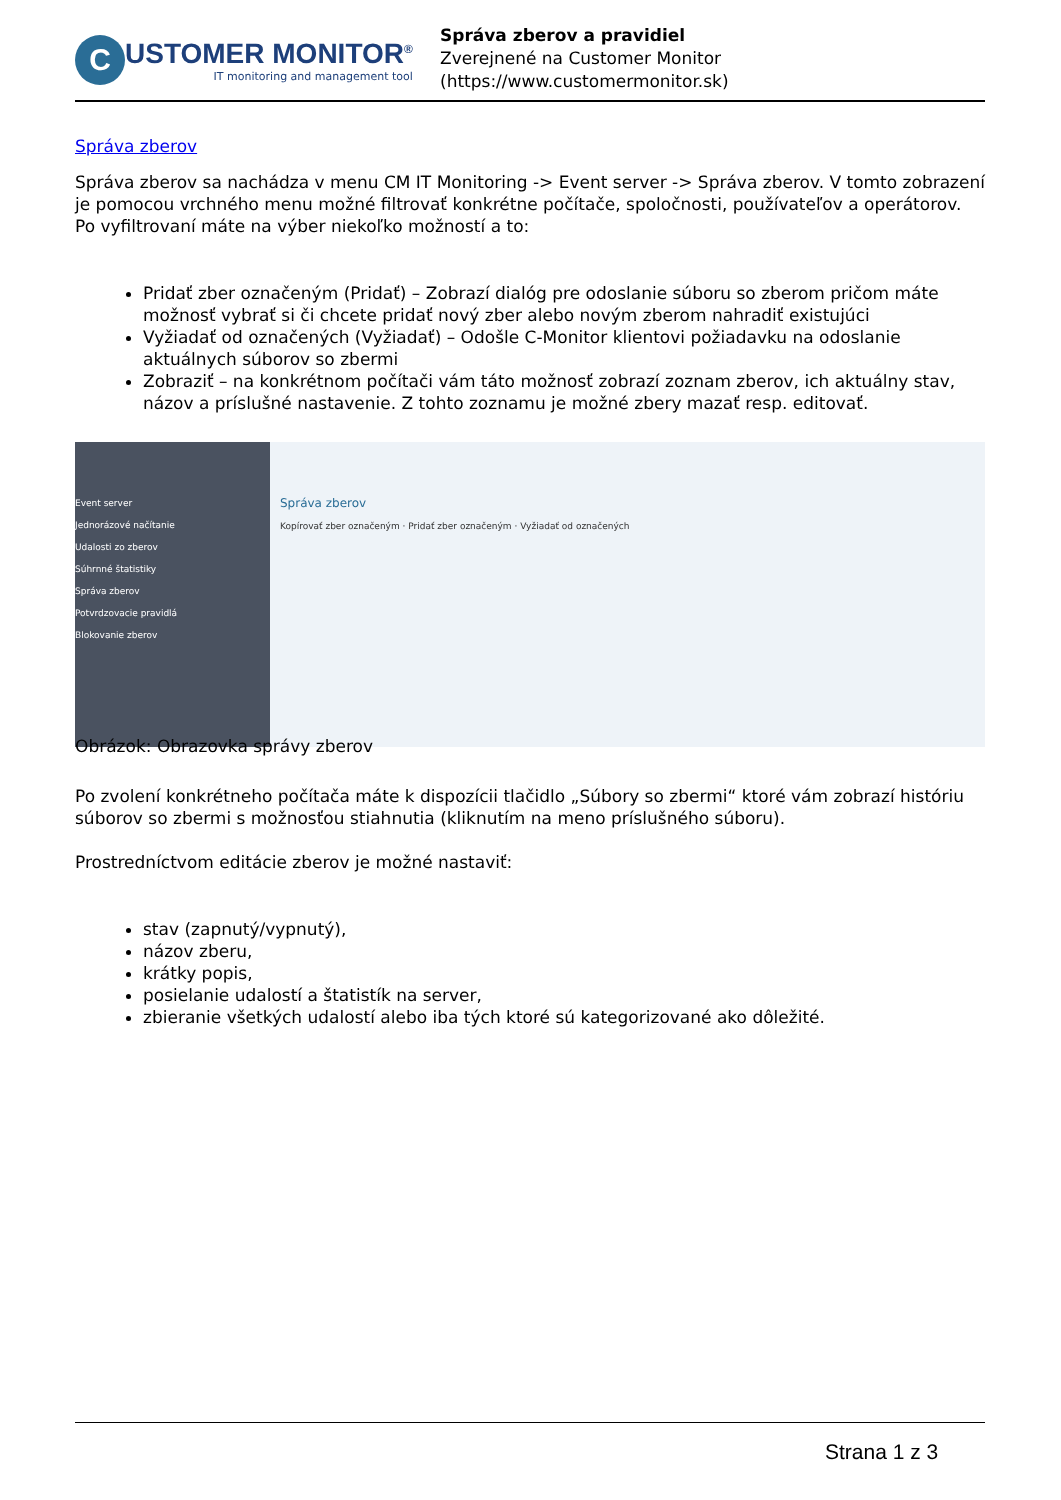C
USTOMER MONITOR<sup>®</sup>
IT monitoring and management tool
Správa zberov a pravidiel
Zverejnené na Customer Monitor
(https://www.customermonitor.sk)
Správa zberov
Správa zberov sa nachádza v menu CM IT Monitoring -> Event server -> Správa zberov. V tomto zobrazení je pomocou vrchného menu možné filtrovať konkrétne počítače, spoločnosti, používateľov a operátorov. Po vyfiltrovaní máte na výber niekoľko možností a to:
Pridať zber označeným (Pridať) – Zobrazí dialóg pre odoslanie súboru so zberom pričom máte možnosť vybrať si či chcete pridať nový zber alebo novým zberom nahradiť existujúci
Vyžiadať od označených (Vyžiadať) – Odošle C-Monitor klientovi požiadavku na odoslanie aktuálnych súborov so zbermi
Zobraziť – na konkrétnom počítači vám táto možnosť zobrazí zoznam zberov, ich aktuálny stav, názov a príslušné nastavenie. Z tohto zoznamu je možné zbery mazať resp. editovať.
Event server
Jednorázové načítanie
Udalosti zo zberov
Súhrnné štatistiky
Správa zberov
Potvrdzovacie pravidlá
Blokovanie zberov
Správa zberov
Kopírovať zber označeným · Pridať zber označeným · Vyžiadať od označených
Obrázok: Obrazovka správy zberov
Po zvolení konkrétneho počítača máte k dispozícii tlačidlo „Súbory so zbermi“ ktoré vám zobrazí históriu súborov so zbermi s možnosťou stiahnutia (kliknutím na meno príslušného súboru).
Prostredníctvom editácie zberov je možné nastaviť:
stav (zapnutý/vypnutý),
názov zberu,
krátky popis,
posielanie udalostí a štatistík na server,
zbieranie všetkých udalostí alebo iba tých ktoré sú kategorizované ako dôležité.
Strana 1 z 3